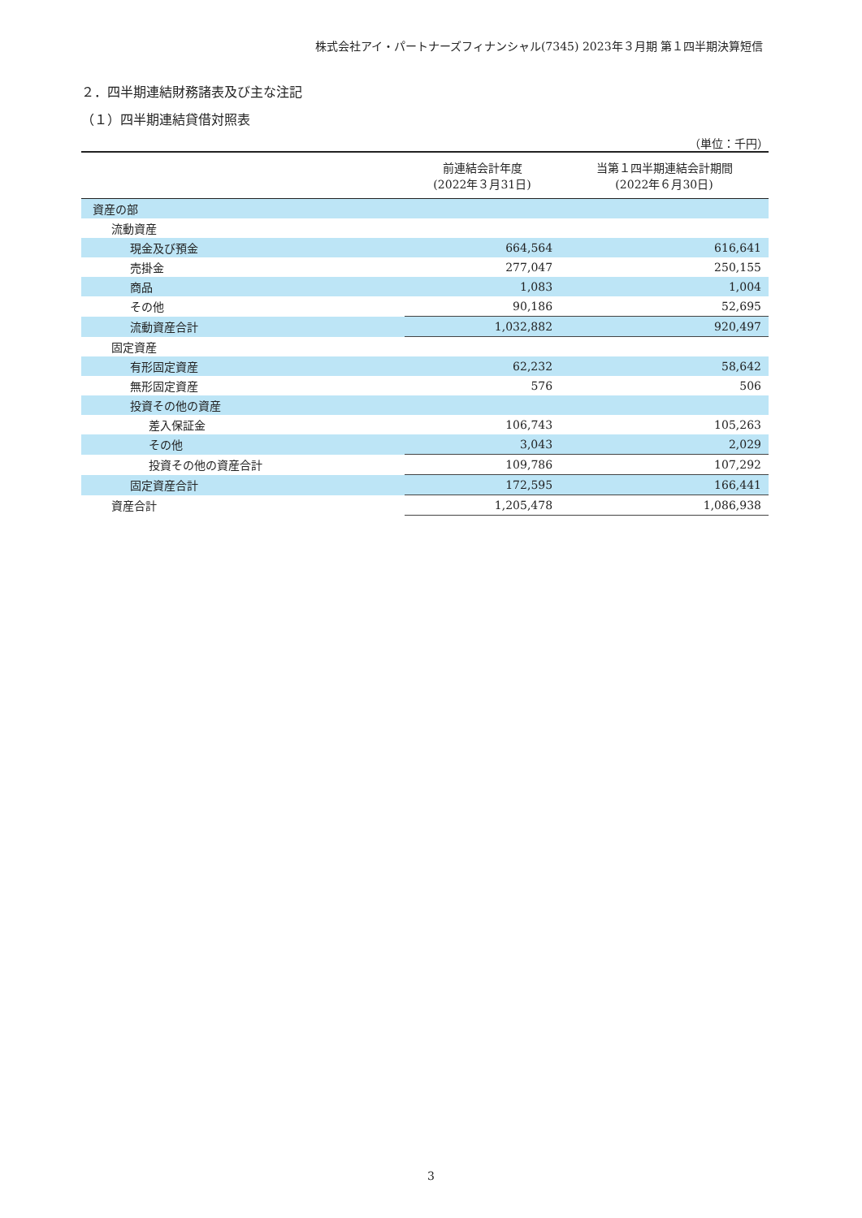株式会社アイ・パートナーズフィナンシャル(7345) 2023年３月期 第１四半期決算短信
２．四半期連結財務諸表及び主な注記
（１）四半期連結貸借対照表
（単位：千円）
| | 前連結会計年度 (2022年３月31日) | 当第１四半期連結会計期間 (2022年６月30日) |
| --- | --- | --- |
| 資産の部 | | |
| 流動資産 | | |
| 現金及び預金 | 664,564 | 616,641 |
| 売掛金 | 277,047 | 250,155 |
| 商品 | 1,083 | 1,004 |
| その他 | 90,186 | 52,695 |
| 流動資産合計 | 1,032,882 | 920,497 |
| 固定資産 | | |
| 有形固定資産 | 62,232 | 58,642 |
| 無形固定資産 | 576 | 506 |
| 投資その他の資産 | | |
| 差入保証金 | 106,743 | 105,263 |
| その他 | 3,043 | 2,029 |
| 投資その他の資産合計 | 109,786 | 107,292 |
| 固定資産合計 | 172,595 | 166,441 |
| 資産合計 | 1,205,478 | 1,086,938 |
3